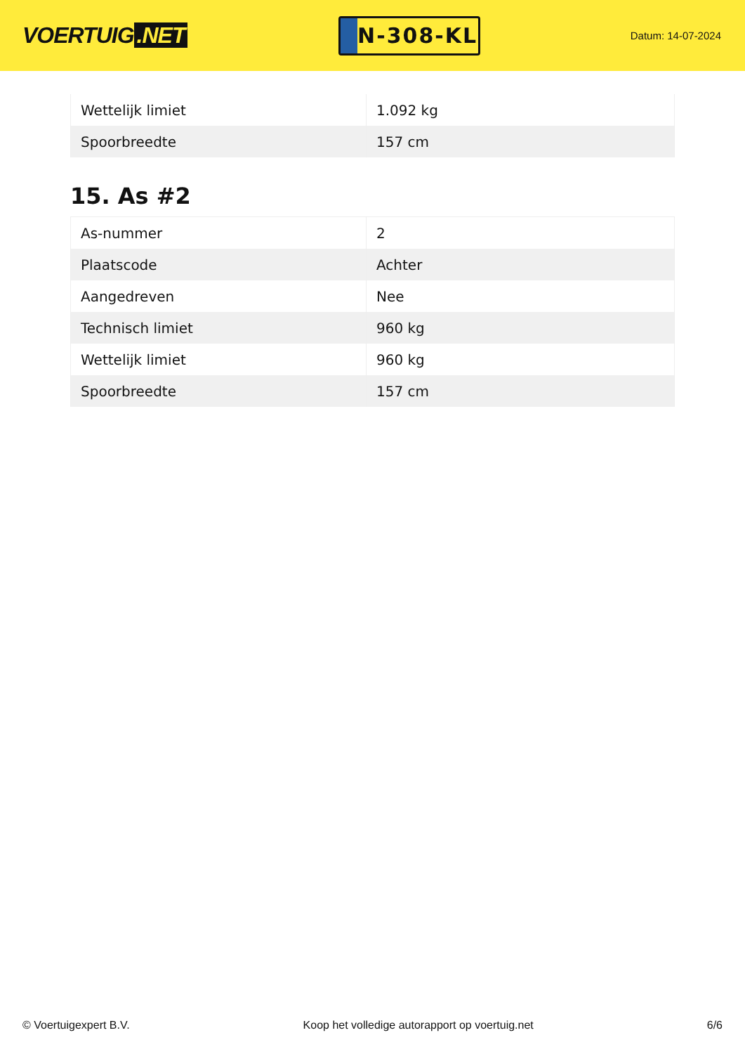VOERTUIG.NET
N-308-KL
Datum: 14-07-2024
| Wettelijk limiet | 1.092 kg |
| Spoorbreedte | 157 cm |
15. As #2
| As-nummer | 2 |
| Plaatscode | Achter |
| Aangedreven | Nee |
| Technisch limiet | 960 kg |
| Wettelijk limiet | 960 kg |
| Spoorbreedte | 157 cm |
© Voertuigexpert B.V. Koop het volledige autorapport op voertuig.net 6/6